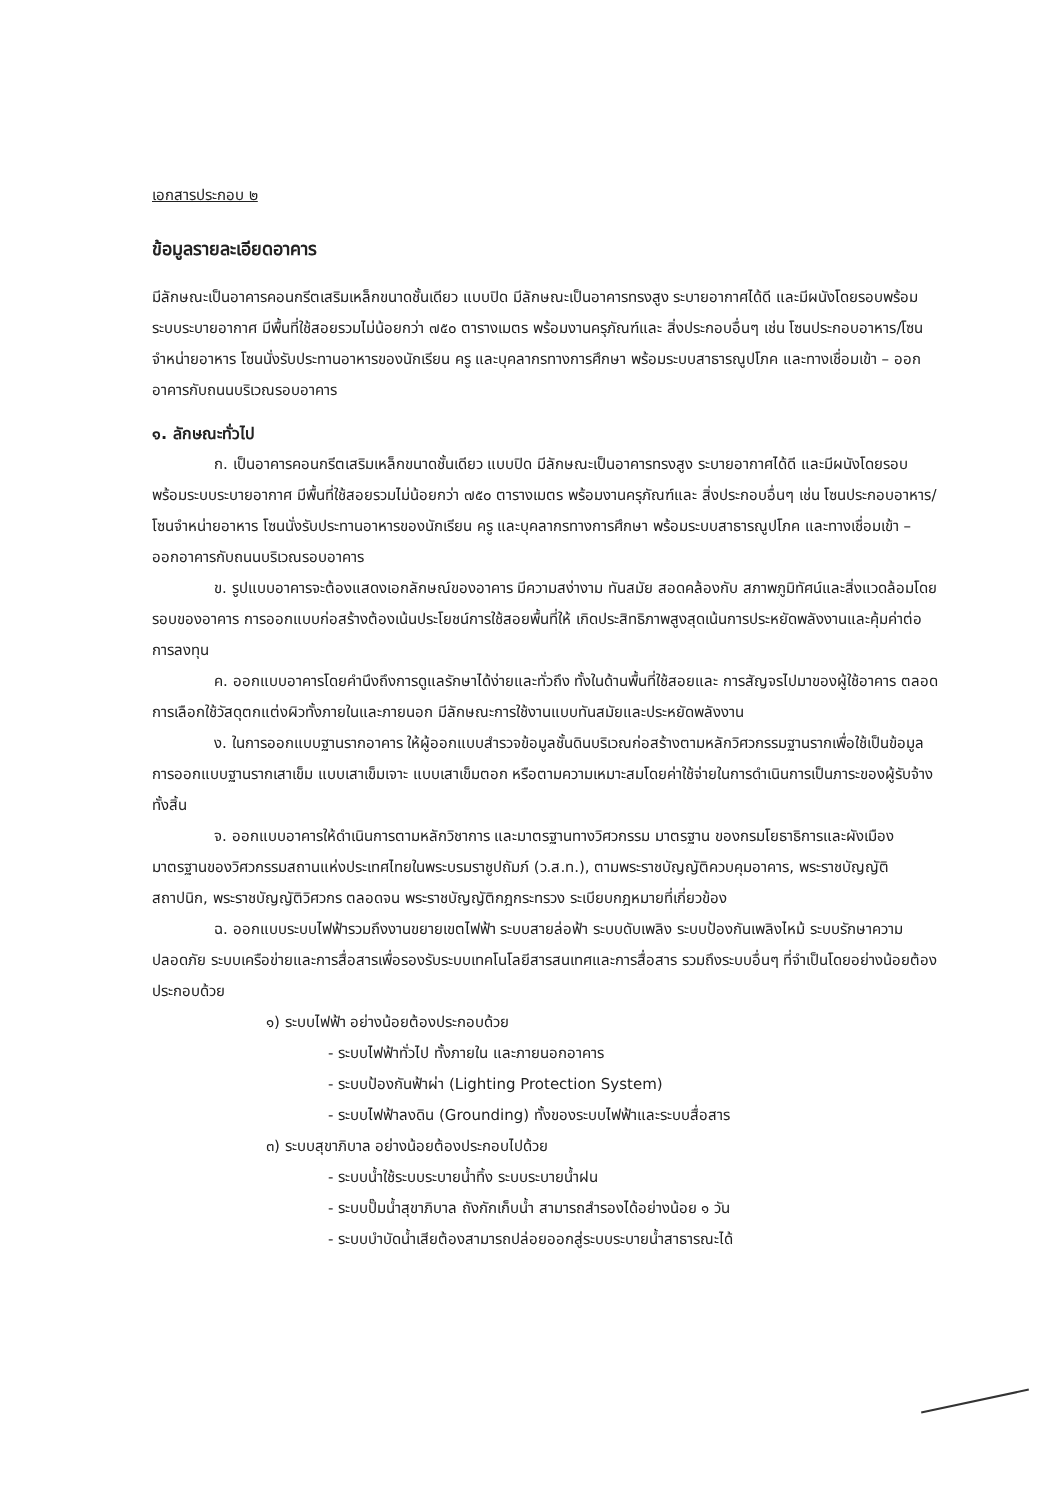เอกสารประกอบ ๒
ข้อมูลรายละเอียดอาคาร
มีลักษณะเป็นอาคารคอนกรีตเสริมเหล็กขนาดชั้นเดียว แบบปิด มีลักษณะเป็นอาคารทรงสูง ระบายอากาศได้ดี และมีผนังโดยรอบพร้อมระบบระบายอากาศ มีพื้นที่ใช้สอยรวมไม่น้อยกว่า ๗๕๐ ตารางเมตร พร้อมงานครุภัณฑ์และ สิ่งประกอบอื่นๆ เช่น โซนประกอบอาหาร/โซนจำหน่ายอาหาร โซนนั่งรับประทานอาหารของนักเรียน ครู และบุคลากรทางการศึกษา พร้อมระบบสาธารณูปโภค และทางเชื่อมเข้า – ออกอาคารกับถนนบริเวณรอบอาคาร
๑. ลักษณะทั่วไป
ก. เป็นอาคารคอนกรีตเสริมเหล็กขนาดชั้นเดียว แบบปิด มีลักษณะเป็นอาคารทรงสูง ระบายอากาศได้ดี และมีผนังโดยรอบพร้อมระบบระบายอากาศ มีพื้นที่ใช้สอยรวมไม่น้อยกว่า ๗๕๐ ตารางเมตร พร้อมงานครุภัณฑ์และ สิ่งประกอบอื่นๆ เช่น โซนประกอบอาหาร/โซนจำหน่ายอาหาร โซนนั่งรับประทานอาหารของนักเรียน ครู และบุคลากรทางการศึกษา พร้อมระบบสาธารณูปโภค และทางเชื่อมเข้า – ออกอาคารกับถนนบริเวณรอบอาคาร
ข. รูปแบบอาคารจะต้องแสดงเอกลักษณ์ของอาคาร มีความสง่างาม ทันสมัย สอดคล้องกับ สภาพภูมิทัศน์และสิ่งแวดล้อมโดยรอบของอาคาร การออกแบบก่อสร้างต้องเน้นประโยชน์การใช้สอยพื้นที่ให้ เกิดประสิทธิภาพสูงสุดเน้นการประหยัดพลังงานและคุ้มค่าต่อการลงทุน
ค. ออกแบบอาคารโดยคำนึงถึงการดูแลรักษาได้ง่ายและทั่วถึง ทั้งในด้านพื้นที่ใช้สอยและ การสัญจรไปมาของผู้ใช้อาคาร ตลอดการเลือกใช้วัสดุตกแต่งผิวทั้งภายในและภายนอก มีลักษณะการใช้งานแบบทันสมัยและประหยัดพลังงาน
ง. ในการออกแบบฐานรากอาคาร ให้ผู้ออกแบบสำรวจข้อมูลชั้นดินบริเวณก่อสร้างตามหลักวิศวกรรมฐานรากเพื่อใช้เป็นข้อมูลการออกแบบฐานรากเสาเข็ม แบบเสาเข็มเจาะ แบบเสาเข็มตอก หรือตามความเหมาะสมโดยค่าใช้จ่ายในการดำเนินการเป็นภาระของผู้รับจ้างทั้งสิ้น
จ. ออกแบบอาคารให้ดำเนินการตามหลักวิชาการ และมาตรฐานทางวิศวกรรม มาตรฐาน ของกรมโยธาธิการและผังเมืองมาตรฐานของวิศวกรรมสถานแห่งประเทศไทยในพระบรมราชูปถัมภ์ (ว.ส.ท.), ตามพระราชบัญญัติควบคุมอาคาร, พระราชบัญญัติสถาปนิก, พระราชบัญญัติวิศวกร ตลอดจน พระราชบัญญัติกฎกระทรวง ระเบียบกฎหมายที่เกี่ยวข้อง
ฉ. ออกแบบระบบไฟฟ้ารวมถึงงานขยายเขตไฟฟ้า ระบบสายล่อฟ้า ระบบดับเพลิง ระบบป้องกันเพลิงไหม้ ระบบรักษาความปลอดภัย ระบบเครือข่ายและการสื่อสารเพื่อรองรับระบบเทคโนโลยีสารสนเทศและการสื่อสาร รวมถึงระบบอื่นๆ ที่จำเป็นโดยอย่างน้อยต้องประกอบด้วย
๑) ระบบไฟฟ้า อย่างน้อยต้องประกอบด้วย
- ระบบไฟฟ้าทั่วไป ทั้งภายใน และภายนอกอาคาร
- ระบบป้องกันฟ้าผ่า (Lighting Protection System)
- ระบบไฟฟ้าลงดิน (Grounding) ทั้งของระบบไฟฟ้าและระบบสื่อสาร
๓) ระบบสุขาภิบาล อย่างน้อยต้องประกอบไปด้วย
- ระบบน้ำใช้ระบบระบายน้ำทิ้ง ระบบระบายน้ำฝน
- ระบบปั๊มน้ำสุขาภิบาล ถังกักเก็บน้ำ สามารถสำรองได้อย่างน้อย ๑ วัน
- ระบบบำบัดน้ำเสียต้องสามารถปล่อยออกสู่ระบบระบายน้ำสาธารณะได้